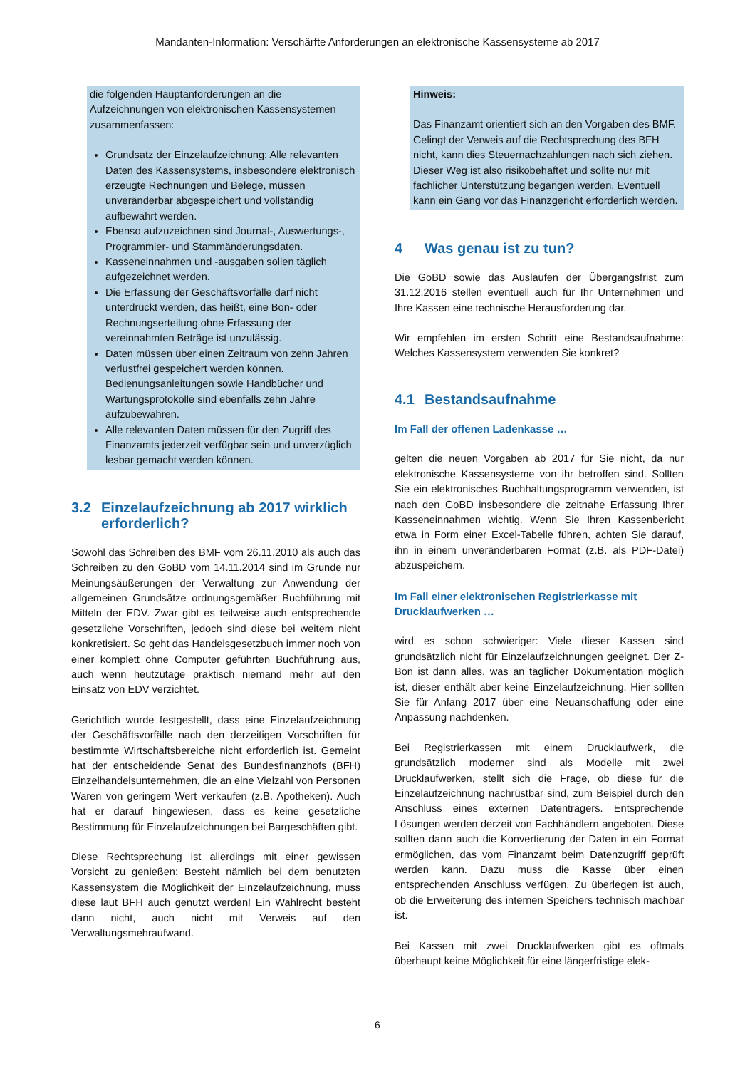Mandanten-Information: Verschärfte Anforderungen an elektronische Kassensysteme ab 2017
die folgenden Hauptanforderungen an die Aufzeichnungen von elektronischen Kassensystemen zusammenfassen:
Grundsatz der Einzelaufzeichnung: Alle relevanten Daten des Kassensystems, insbesondere elektronisch erzeugte Rechnungen und Belege, müssen unveränderbar abgespeichert und vollständig aufbewahrt werden.
Ebenso aufzuzeichnen sind Journal-, Auswertungs-, Programmier- und Stammänderungsdaten.
Kasseneinnahmen und -ausgaben sollen täglich aufgezeichnet werden.
Die Erfassung der Geschäftsvorfälle darf nicht unterdrückt werden, das heißt, eine Bon- oder Rechnungserteilung ohne Erfassung der vereinnahmten Beträge ist unzulässig.
Daten müssen über einen Zeitraum von zehn Jahren verlustfrei gespeichert werden können. Bedienungsanleitungen sowie Handbücher und Wartungsprotokolle sind ebenfalls zehn Jahre aufzubewahren.
Alle relevanten Daten müssen für den Zugriff des Finanzamts jederzeit verfügbar sein und unverzüglich lesbar gemacht werden können.
3.2 Einzelaufzeichnung ab 2017 wirklich erforderlich?
Sowohl das Schreiben des BMF vom 26.11.2010 als auch das Schreiben zu den GoBD vom 14.11.2014 sind im Grunde nur Meinungsäußerungen der Verwaltung zur Anwendung der allgemeinen Grundsätze ordnungsgemäßer Buchführung mit Mitteln der EDV. Zwar gibt es teilweise auch entsprechende gesetzliche Vorschriften, jedoch sind diese bei weitem nicht konkretisiert. So geht das Handelsgesetzbuch immer noch von einer komplett ohne Computer geführten Buchführung aus, auch wenn heutzutage praktisch niemand mehr auf den Einsatz von EDV verzichtet.
Gerichtlich wurde festgestellt, dass eine Einzelaufzeichnung der Geschäftsvorfälle nach den derzeitigen Vorschriften für bestimmte Wirtschaftsbereiche nicht erforderlich ist. Gemeint hat der entscheidende Senat des Bundesfinanzhofs (BFH) Einzelhandelsunternehmen, die an eine Vielzahl von Personen Waren von geringem Wert verkaufen (z.B. Apotheken). Auch hat er darauf hingewiesen, dass es keine gesetzliche Bestimmung für Einzelaufzeichnungen bei Bargeschäften gibt.
Diese Rechtsprechung ist allerdings mit einer gewissen Vorsicht zu genießen: Besteht nämlich bei dem benutzten Kassensystem die Möglichkeit der Einzelaufzeichnung, muss diese laut BFH auch genutzt werden! Ein Wahlrecht besteht dann nicht, auch nicht mit Verweis auf den Verwaltungsmehraufwand.
Hinweis:
Das Finanzamt orientiert sich an den Vorgaben des BMF. Gelingt der Verweis auf die Rechtsprechung des BFH nicht, kann dies Steuernachzahlungen nach sich ziehen. Dieser Weg ist also risikobehaftet und sollte nur mit fachlicher Unterstützung begangen werden. Eventuell kann ein Gang vor das Finanzgericht erforderlich werden.
4 Was genau ist zu tun?
Die GoBD sowie das Auslaufen der Übergangsfrist zum 31.12.2016 stellen eventuell auch für Ihr Unternehmen und Ihre Kassen eine technische Herausforderung dar.
Wir empfehlen im ersten Schritt eine Bestandsaufnahme: Welches Kassensystem verwenden Sie konkret?
4.1 Bestandsaufnahme
Im Fall der offenen Ladenkasse …
gelten die neuen Vorgaben ab 2017 für Sie nicht, da nur elektronische Kassensysteme von ihr betroffen sind. Sollten Sie ein elektronisches Buchhaltungsprogramm verwenden, ist nach den GoBD insbesondere die zeitnahe Erfassung Ihrer Kasseneinnahmen wichtig. Wenn Sie Ihren Kassenbericht etwa in Form einer Excel-Tabelle führen, achten Sie darauf, ihn in einem unveränderbaren Format (z.B. als PDF-Datei) abzuspeichern.
Im Fall einer elektronischen Registrierkasse mit Drucklaufwerken …
wird es schon schwieriger: Viele dieser Kassen sind grundsätzlich nicht für Einzelaufzeichnungen geeignet. Der Z-Bon ist dann alles, was an täglicher Dokumentation möglich ist, dieser enthält aber keine Einzelaufzeichnung. Hier sollten Sie für Anfang 2017 über eine Neuanschaffung oder eine Anpassung nachdenken.
Bei Registrierkassen mit einem Drucklaufwerk, die grundsätzlich moderner sind als Modelle mit zwei Drucklaufwerken, stellt sich die Frage, ob diese für die Einzelaufzeichnung nachrüstbar sind, zum Beispiel durch den Anschluss eines externen Datenträgers. Entsprechende Lösungen werden derzeit von Fachhändlern angeboten. Diese sollten dann auch die Konvertierung der Daten in ein Format ermöglichen, das vom Finanzamt beim Datenzugriff geprüft werden kann. Dazu muss die Kasse über einen entsprechenden Anschluss verfügen. Zu überlegen ist auch, ob die Erweiterung des internen Speichers technisch machbar ist.
Bei Kassen mit zwei Drucklaufwerken gibt es oftmals überhaupt keine Möglichkeit für eine längerfristige elek-
– 6 –